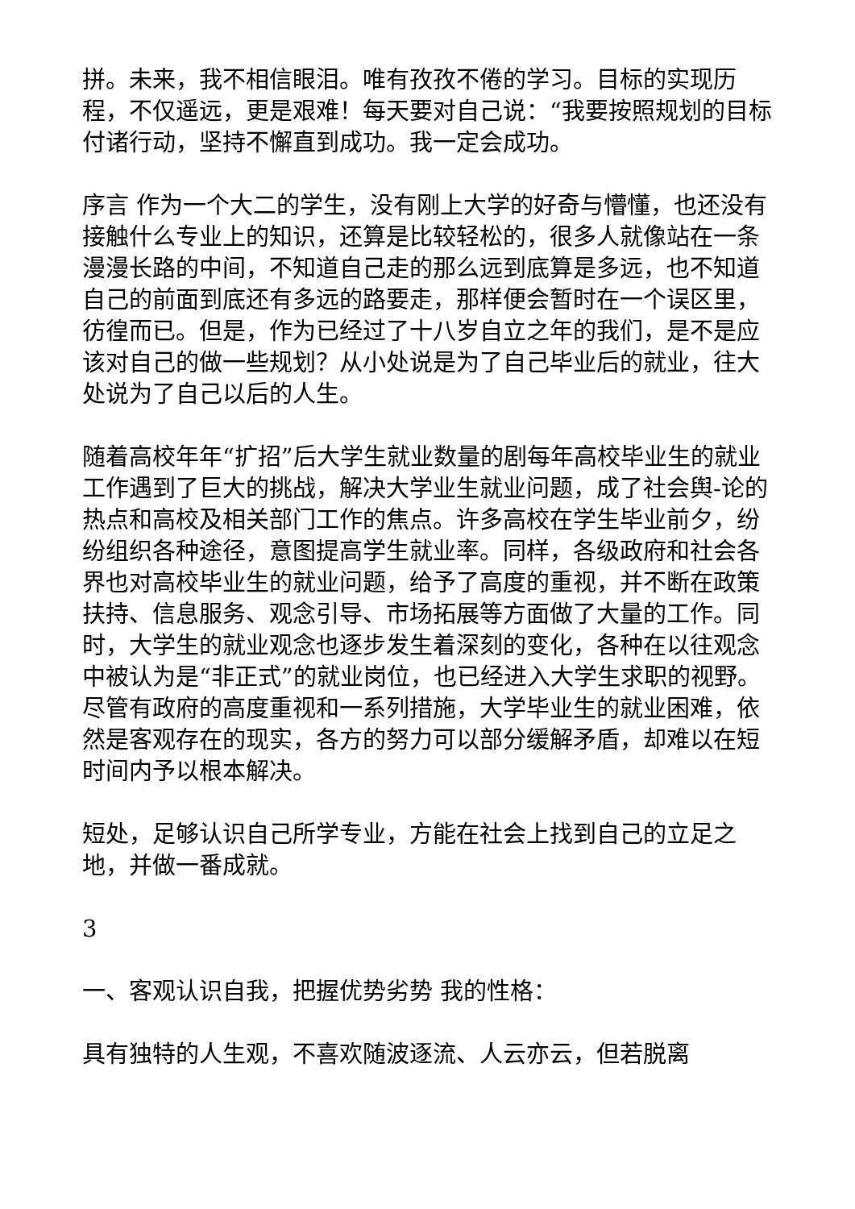拼。未来，我不相信眼泪。唯有孜孜不倦的学习。目标的实现历程，不仅遥远，更是艰难！每天要对自己说：“我要按照规划的目标付诸行动，坚持不懈直到成功。我一定会成功。
序言 作为一个大二的学生，没有刚上大学的好奇与懵懂，也还没有接触什么专业上的知识，还算是比较轻松的，很多人就像站在一条漫漫长路的中间，不知道自己走的那么远到底算是多远，也不知道自己的前面到底还有多远的路要走，那样便会暂时在一个误区里，彷徨而已。但是，作为已经过了十八岁自立之年的我们，是不是应该对自己的做一些规划？从小处说是为了自己毕业后的就业，往大处说为了自己以后的人生。
随着高校年年“扩招”后大学生就业数量的剧每年高校毕业生的就业工作遇到了巨大的挑战，解决大学业生就业问题，成了社会舆-论的热点和高校及相关部门工作的焦点。许多高校在学生毕业前夕，纷纷组织各种途径，意图提高学生就业率。同样，各级政府和社会各界也对高校毕业生的就业问题，给予了高度的重视，并不断在政策扶持、信息服务、观念引导、市场拓展等方面做了大量的工作。同时，大学生的就业观念也逐步发生着深刻的变化，各种在以往观念中被认为是“非正式”的就业岗位，也已经进入大学生求职的视野。尽管有政府的高度重视和一系列措施，大学毕业生的就业困难，依然是客观存在的现实，各方的努力可以部分缓解矛盾，却难以在短时间内予以根本解决。
短处，足够认识自己所学专业，方能在社会上找到自己的立足之地，并做一番成就。
3
一、客观认识自我，把握优势劣势 我的性格：
具有独特的人生观，不喜欢随波逐流、人云亦云，但若脱离